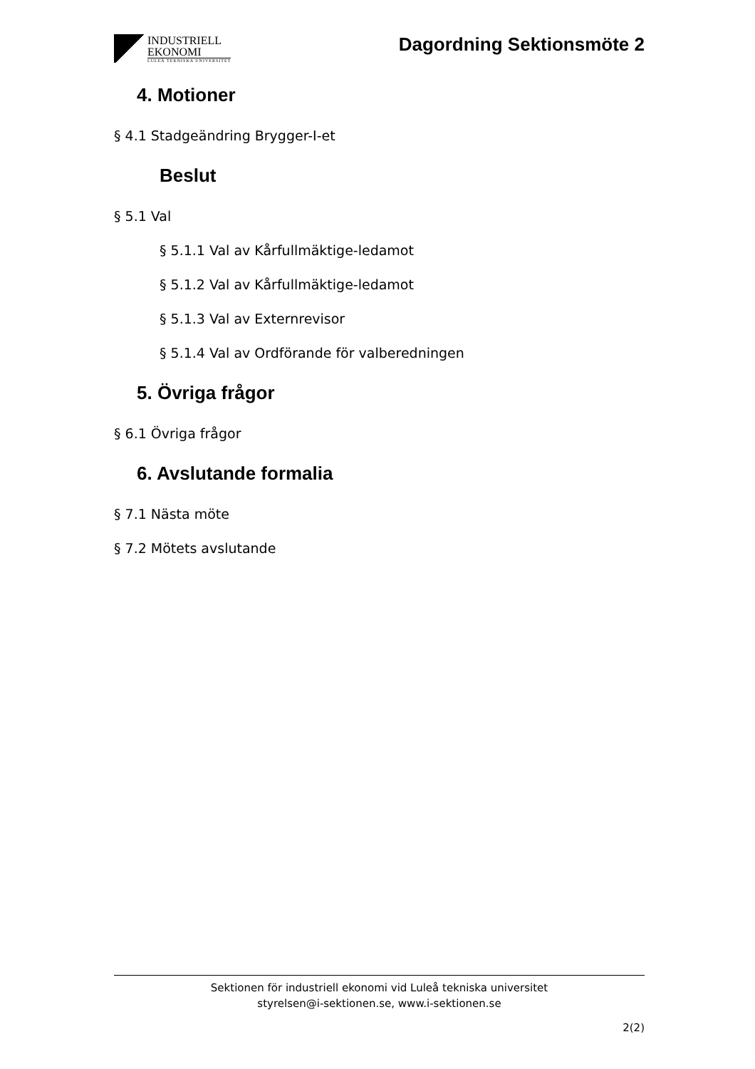INDUSTRIELL
EKONOMI
LULEÅ TEKNISKA UNIVERSITET
Dagordning Sektionsmöte 2
4. Motioner
§ 4.1 Stadgeändring Brygger-I-et
Beslut
§ 5.1 Val
§ 5.1.1 Val av Kårfullmäktige-ledamot
§ 5.1.2 Val av Kårfullmäktige-ledamot
§ 5.1.3 Val av Externrevisor
§ 5.1.4 Val av Ordförande för valberedningen
5. Övriga frågor
§ 6.1 Övriga frågor
6. Avslutande formalia
§ 7.1 Nästa möte
§ 7.2 Mötets avslutande
Sektionen för industriell ekonomi vid Luleå tekniska universitet
styrelsen@i-sektionen.se, www.i-sektionen.se
2(2)